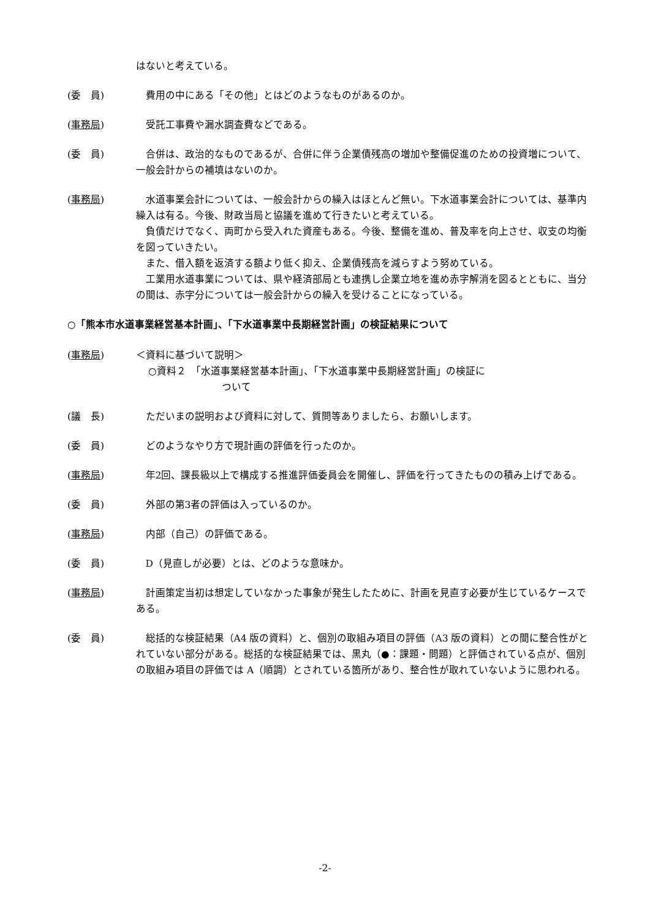はないと考えている。
(委　員) 費用の中にある「その他」とはどのようなものがあるのか。
(事務局) 受託工事費や漏水調査費などである。
(委　員) 合併は、政治的なものであるが、合併に伴う企業債残高の増加や整備促進のための投資増について、一般会計からの補填はないのか。
(事務局) 水道事業会計については、一般会計からの繰入はほとんど無い。下水道事業会計については、基準内繰入は有る。今後、財政当局と協議を進めて行きたいと考えている。
負債だけでなく、両町から受入れた資産もある。今後、整備を進め、普及率を向上させ、収支の均衡を図っていきたい。
また、借入額を返済する額より低く抑え、企業債残高を減らすよう努めている。
工業用水道事業については、県や経済部局とも連携し企業立地を進め赤字解消を図るとともに、当分の間は、赤字分については一般会計からの繰入を受けることになっている。
○「熊本市水道事業経営基本計画」、「下水道事業中長期経営計画」の検証結果について
(事務局) ＜資料に基づいて説明＞
○資料２　「水道事業経営基本計画」、「下水道事業中長期経営計画」の検証に
ついて
(議　長) ただいまの説明および資料に対して、質問等ありましたら、お願いします。
(委　員) どのようなやり方で現計画の評価を行ったのか。
(事務局) 年2回、課長級以上で構成する推進評価委員会を開催し、評価を行ってきたものの積み上げである。
(委　員) 外部の第3者の評価は入っているのか。
(事務局) 内部（自己）の評価である。
(委　員) D（見直しが必要）とは、どのような意味か。
(事務局) 計画策定当初は想定していなかった事象が発生したために、計画を見直す必要が生じているケースである。
(委　員) 総括的な検証結果（A4 版の資料）と、個別の取組み項目の評価（A3 版の資料）との間に整合性がとれていない部分がある。総括的な検証結果では、黒丸（●：課題・問題）と評価されている点が、個別の取組み項目の評価では A（順調）とされている箇所があり、整合性が取れていないように思われる。
-2-